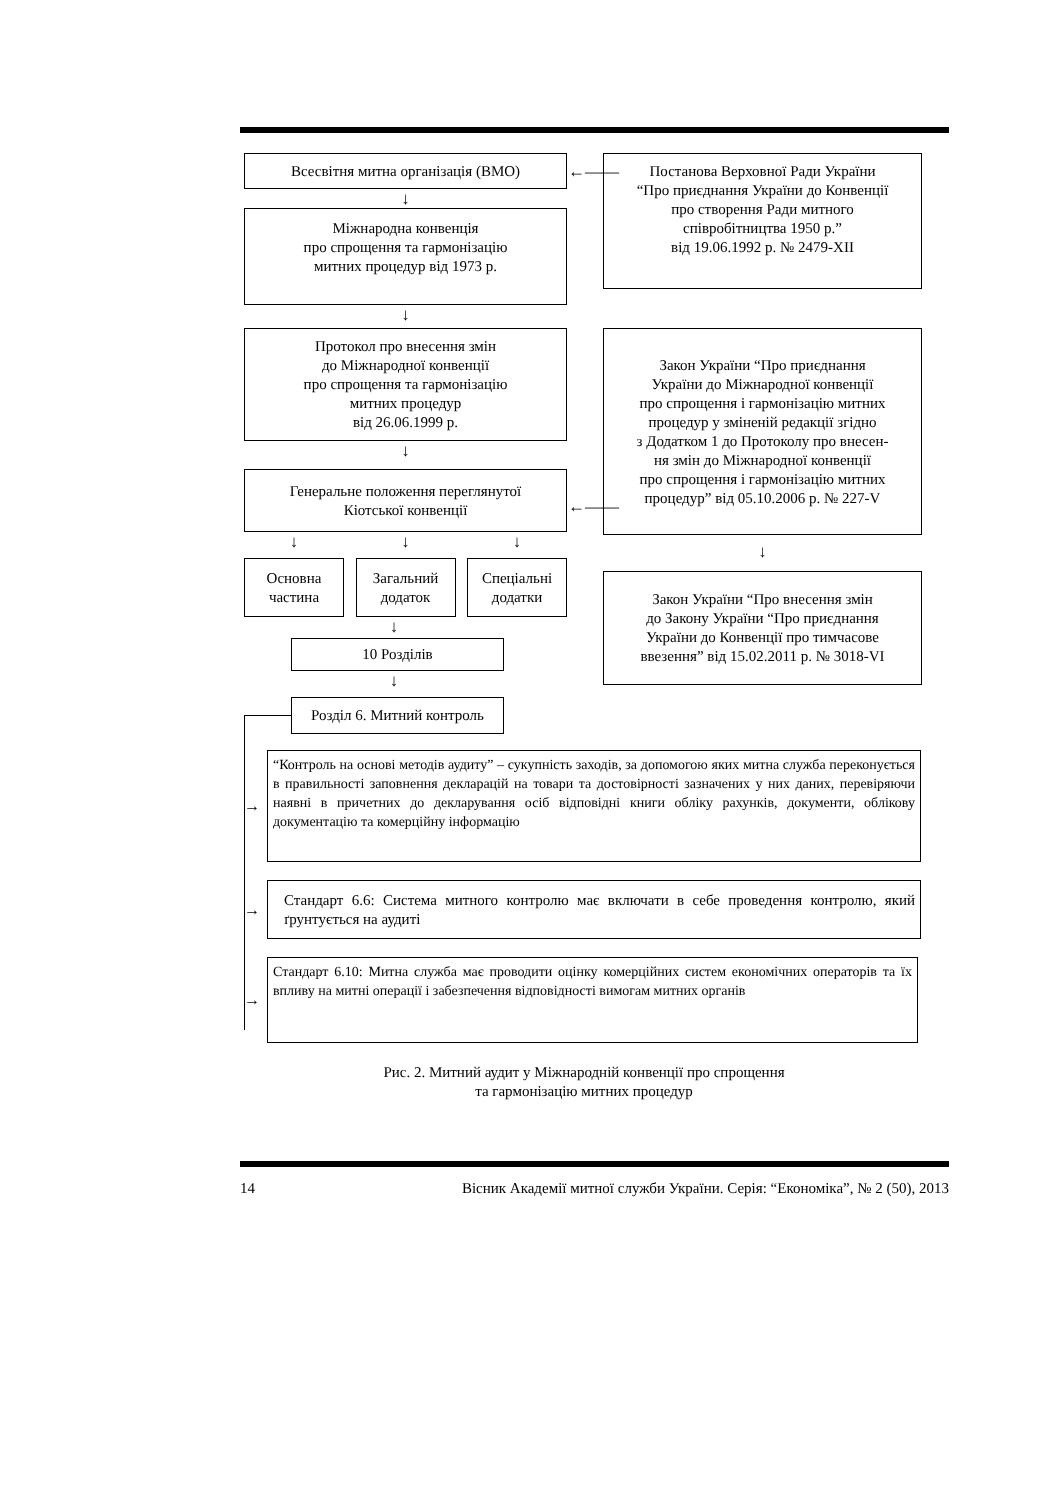Всесвітня митна організація (ВМО)
↓
Міжнародна конвенція
про спрощення та гармонізацію
митних процедур від 1973 р.
↓
Протокол про внесення змін
до Міжнародної конвенції
про спрощення та гармонізацію
митних процедур
від 26.06.1999 р.
↓
Генеральне положення переглянутої
Кіотської конвенції
↓ ↓ ↓
Основна
частина
Загальний
додаток
Спеціальні
додатки
↓
10 Розділів
↓
Розділ 6. Митний контроль
Постанова Верховної Ради України
“Про приєднання України до Конвенції
про створення Ради митного
співробітництва 1950 р.”
від 19.06.1992 р. № 2479-XII
Закон України “Про приєднання
України до Міжнародної конвенції
про спрощення і гармонізацію митних
процедур у зміненій редакції згідно
з Додатком 1 до Протоколу про внесен-
ня змін до Міжнародної конвенції
про спрощення і гармонізацію митних
процедур” від 05.10.2006 р. № 227-V
↓
Закон України “Про внесення змін
до Закону України “Про приєднання
України до Конвенції про тимчасове
ввезення” від 15.02.2011 р. № 3018-VI
←——
←——
→
“Контроль на основі методів аудиту” – сукупність заходів, за допомогою яких митна служба переконується в правильності заповнення декларацій на товари та достовірності зазначених у них даних, перевіряючи наявні в причетних до декларування осіб відповідні книги обліку рахунків, документи, облікову документацію та комерційну інформацію
→
Стандарт 6.6: Система митного контролю має включати в себе проведення контролю, який ґрунтується на аудиті
→
Стандарт 6.10: Митна служба має проводити оцінку комерційних систем економічних операторів та їх впливу на митні операції і забезпечення відповідності вимогам митних органів
Рис. 2. Митний аудит у Міжнародній конвенції про спрощення
та гармонізацію митних процедур
14 Вісник Академії митної служби України. Серія: “Економіка”, № 2 (50), 2013